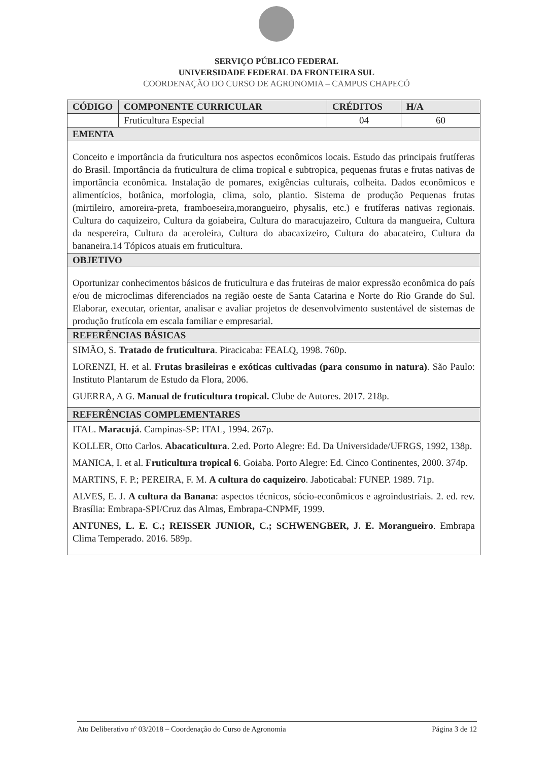SERVIÇO PÚBLICO FEDERAL
UNIVERSIDADE FEDERAL DA FRONTEIRA SUL
COORDENAÇÃO DO CURSO DE AGRONOMIA – CAMPUS CHAPECÓ
| CÓDIGO | COMPONENTE CURRICULAR | CRÉDITOS | H/A |
| --- | --- | --- | --- |
| | Fruticultura Especial | 04 | 60 |
| EMENTA | | | |
| Conceito e importância da fruticultura nos aspectos econômicos locais. Estudo das principais frutíferas do Brasil. Importância da fruticultura de clima tropical e subtropica, pequenas frutas e frutas nativas de importância econômica. Instalação de pomares, exigências culturais, colheita. Dados econômicos e alimentícios, botânica, morfologia, clima, solo, plantio. Sistema de produção Pequenas frutas (mirtileiro, amoreira-preta, framboeseira,morangueiro, physalis, etc.) e frutíferas nativas regionais. Cultura do caquizeiro, Cultura da goiabeira, Cultura do maracujazeiro, Cultura da mangueira, Cultura da nespereira, Cultura da aceroleira, Cultura do abacaxizeiro, Cultura do abacateiro, Cultura da bananeira.14 Tópicos atuais em fruticultura. | | | |
| OBJETIVO | | | |
| Oportunizar conhecimentos básicos de fruticultura e das fruteiras de maior expressão econômica do país e/ou de microclimas diferenciados na região oeste de Santa Catarina e Norte do Rio Grande do Sul. Elaborar, executar, orientar, analisar e avaliar projetos de desenvolvimento sustentável de sistemas de produção frutícola em escala familiar e empresarial. | | | |
| REFERÊNCIAS BÁSICAS | | | |
| SIMÃO, S. Tratado de fruticultura . Piracicaba: FEALQ, 1998. 760p. LORENZI, H. et al. Frutas brasileiras e exóticas cultivadas (para consumo in natura) . São Paulo: Instituto Plantarum de Estudo da Flora, 2006. GUERRA, A G. Manual de fruticultura tropical. Clube de Autores. 2017. 218p. | | | |
| REFERÊNCIAS COMPLEMENTARES | | | |
| ITAL. Maracujá . Campinas-SP: ITAL, 1994. 267p. KOLLER, Otto Carlos. Abacaticultura . 2.ed. Porto Alegre: Ed. Da Universidade/UFRGS, 1992, 138p. MANICA, I. et al. Fruticultura tropical 6 . Goiaba. Porto Alegre: Ed. Cinco Continentes, 2000. 374p. MARTINS, F. P.; PEREIRA, F. M. A cultura do caquizeiro . Jaboticabal: FUNEP. 1989. 71p. ALVES, E. J. A cultura da Banana : aspectos técnicos, sócio-econômicos e agroindustriais. 2. ed. rev. Brasília: Embrapa-SPI/Cruz das Almas, Embrapa-CNPMF, 1999. ANTUNES, L. E. C.; REISSER JUNIOR, C.; SCHWENGBER, J. E. Morangueiro . Embrapa Clima Temperado. 2016. 589p. | | | |
Ato Deliberativo nº 03/2018 – Coordenação do Curso de Agronomia Página 3 de 12